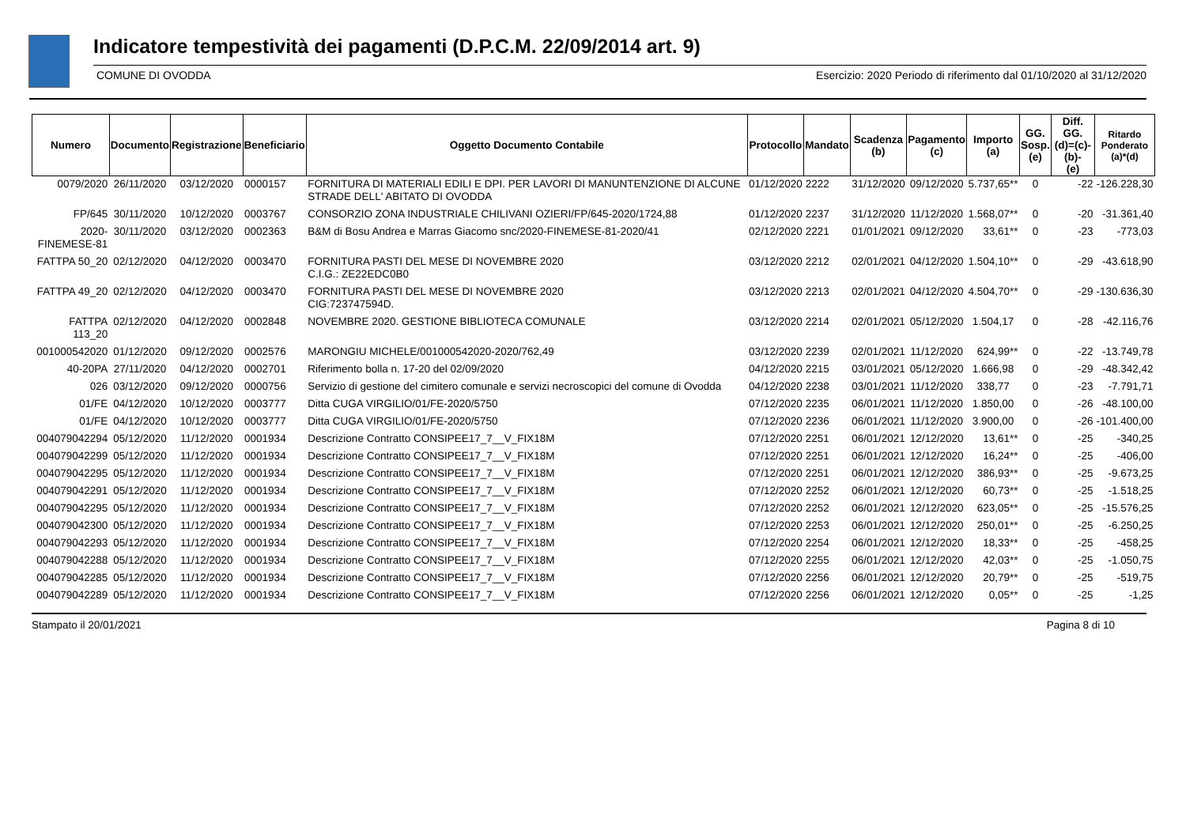Indicatore tempestività dei pagamenti (D.P.C.M. 22/09/2014 art. 9)
COMUNE DI OVODDA Esercizio: 2020 Periodo di riferimento dal 01/10/2020 al 31/12/2020
| Numero | Documento | Registrazione | Beneficiario | Oggetto Documento Contabile | Protocollo | Mandato | Scadenza (b) | Pagamento (c) | Importo (a) | GG. Sosp. (e) | Diff. GG. (d)=(c)-(b)- (e) | Ritardo Ponderato (a)*(d) |
| --- | --- | --- | --- | --- | --- | --- | --- | --- | --- | --- | --- | --- |
| 0079/2020 | 26/11/2020 | 03/12/2020 | 0000157 | FORNITURA DI MATERIALI EDILI E DPI. PER LAVORI DI MANUNTENZIONE DI ALCUNE STRADE DELL' ABITATO DI OVODDA | 01/12/2020 | 2222 | 31/12/2020 | 09/12/2020 | 5.737,65** | 0 | -22 | -126.228,30 |
| FP/645 | 30/11/2020 | 10/12/2020 | 0003767 | CONSORZIO ZONA INDUSTRIALE CHILIVANI OZIERI/FP/645-2020/1724,88 | 01/12/2020 | 2237 | 31/12/2020 | 11/12/2020 | 1.568,07** | 0 | -20 | -31.361,40 |
| 2020- FINEMESE-81 | 30/11/2020 | 03/12/2020 | 0002363 | B&M di Bosu Andrea e Marras Giacomo snc/2020-FINEMESE-81-2020/41 | 02/12/2020 | 2221 | 01/01/2021 | 09/12/2020 | 33,61** | 0 | -23 | -773,03 |
| FATTPA 50_20 | 02/12/2020 | 04/12/2020 | 0003470 | FORNITURA PASTI DEL MESE DI NOVEMBRE 2020 C.I.G.: ZE22EDC0B0 | 03/12/2020 | 2212 | 02/01/2021 | 04/12/2020 | 1.504,10** | 0 | -29 | -43.618,90 |
| FATTPA 49_20 | 02/12/2020 | 04/12/2020 | 0003470 | FORNITURA PASTI DEL MESE DI NOVEMBRE 2020 CIG:723747594D. | 03/12/2020 | 2213 | 02/01/2021 | 04/12/2020 | 4.504,70** | 0 | -29 | -130.636,30 |
| FATTPA 113_20 | 02/12/2020 | 04/12/2020 | 0002848 | NOVEMBRE 2020. GESTIONE BIBLIOTECA COMUNALE | 03/12/2020 | 2214 | 02/01/2021 | 05/12/2020 | 1.504,17 | 0 | -28 | -42.116,76 |
| 001000542020 | 01/12/2020 | 09/12/2020 | 0002576 | MARONGIU MICHELE/001000542020-2020/762,49 | 03/12/2020 | 2239 | 02/01/2021 | 11/12/2020 | 624,99** | 0 | -22 | -13.749,78 |
| 40-20PA | 27/11/2020 | 04/12/2020 | 0002701 | Riferimento bolla n. 17-20 del 02/09/2020 | 04/12/2020 | 2215 | 03/01/2021 | 05/12/2020 | 1.666,98 | 0 | -29 | -48.342,42 |
| 026 | 03/12/2020 | 09/12/2020 | 0000756 | Servizio di gestione del cimitero comunale e servizi necroscopici del comune di Ovodda | 04/12/2020 | 2238 | 03/01/2021 | 11/12/2020 | 338,77 | 0 | -23 | -7.791,71 |
| 01/FE | 04/12/2020 | 10/12/2020 | 0003777 | Ditta CUGA VIRGILIO/01/FE-2020/5750 | 07/12/2020 | 2235 | 06/01/2021 | 11/12/2020 | 1.850,00 | 0 | -26 | -48.100,00 |
| 01/FE | 04/12/2020 | 10/12/2020 | 0003777 | Ditta CUGA VIRGILIO/01/FE-2020/5750 | 07/12/2020 | 2236 | 06/01/2021 | 11/12/2020 | 3.900,00 | 0 | -26 | -101.400,00 |
| 004079042294 | 05/12/2020 | 11/12/2020 | 0001934 | Descrizione Contratto CONSIPEE17_7__V_FIX18M | 07/12/2020 | 2251 | 06/01/2021 | 12/12/2020 | 13,61** | 0 | -25 | -340,25 |
| 004079042299 | 05/12/2020 | 11/12/2020 | 0001934 | Descrizione Contratto CONSIPEE17_7__V_FIX18M | 07/12/2020 | 2251 | 06/01/2021 | 12/12/2020 | 16,24** | 0 | -25 | -406,00 |
| 004079042295 | 05/12/2020 | 11/12/2020 | 0001934 | Descrizione Contratto CONSIPEE17_7__V_FIX18M | 07/12/2020 | 2251 | 06/01/2021 | 12/12/2020 | 386,93** | 0 | -25 | -9.673,25 |
| 004079042291 | 05/12/2020 | 11/12/2020 | 0001934 | Descrizione Contratto CONSIPEE17_7__V_FIX18M | 07/12/2020 | 2252 | 06/01/2021 | 12/12/2020 | 60,73** | 0 | -25 | -1.518,25 |
| 004079042295 | 05/12/2020 | 11/12/2020 | 0001934 | Descrizione Contratto CONSIPEE17_7__V_FIX18M | 07/12/2020 | 2252 | 06/01/2021 | 12/12/2020 | 623,05** | 0 | -25 | -15.576,25 |
| 004079042300 | 05/12/2020 | 11/12/2020 | 0001934 | Descrizione Contratto CONSIPEE17_7__V_FIX18M | 07/12/2020 | 2253 | 06/01/2021 | 12/12/2020 | 250,01** | 0 | -25 | -6.250,25 |
| 004079042293 | 05/12/2020 | 11/12/2020 | 0001934 | Descrizione Contratto CONSIPEE17_7__V_FIX18M | 07/12/2020 | 2254 | 06/01/2021 | 12/12/2020 | 18,33** | 0 | -25 | -458,25 |
| 004079042288 | 05/12/2020 | 11/12/2020 | 0001934 | Descrizione Contratto CONSIPEE17_7__V_FIX18M | 07/12/2020 | 2255 | 06/01/2021 | 12/12/2020 | 42,03** | 0 | -25 | -1.050,75 |
| 004079042285 | 05/12/2020 | 11/12/2020 | 0001934 | Descrizione Contratto CONSIPEE17_7__V_FIX18M | 07/12/2020 | 2256 | 06/01/2021 | 12/12/2020 | 20,79** | 0 | -25 | -519,75 |
| 004079042289 | 05/12/2020 | 11/12/2020 | 0001934 | Descrizione Contratto CONSIPEE17_7__V_FIX18M | 07/12/2020 | 2256 | 06/01/2021 | 12/12/2020 | 0,05** | 0 | -25 | -1,25 |
Stampato il 20/01/2021 Pagina 8 di 10